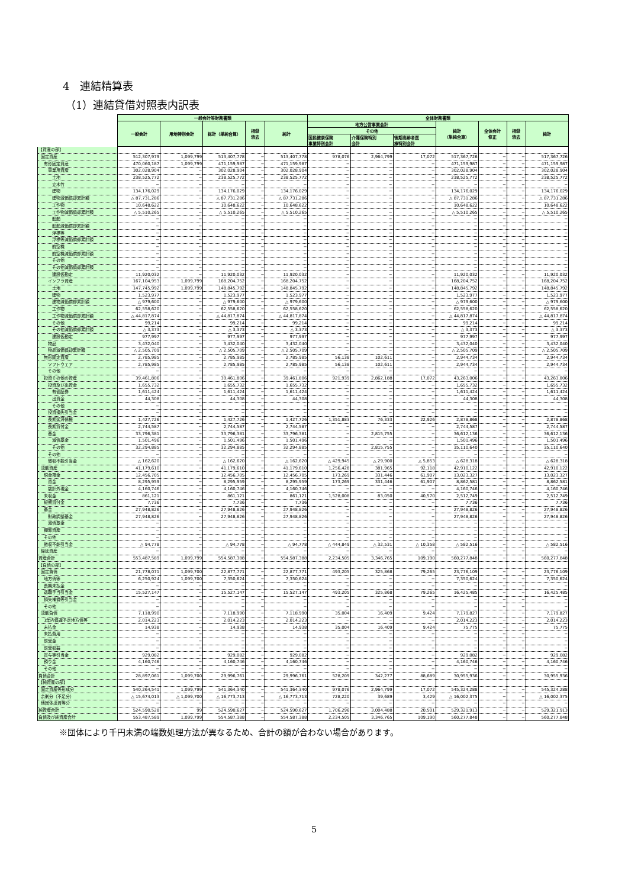4　連結精算表
（1）連結貸借対照表内訳表
| | 一般会計等財務書類 | | | | | 全体財務書類 | | | | | | |
| --- | --- | --- | --- | --- | --- | --- | --- | --- | --- | --- | --- | --- |
| | 一般会計 | 用地特別会計 | 総計（単純合算） | 相殺 消去 | 純計 | 地方公営事業会計 | | | 純計 （単純合算） | 全体会計 修正 | 相殺 消去 | 純計 |
| | | | | | | その他 | | | | | | |
| | | | | | | 国民健康保険 事業特別会計 | 介護保険特別 会計 | 後期高齢者医 療特別会計 | | | | |
| 【資産の部】 | | | | | | | | | | | | |
| 固定資産 | 512,307,979 | 1,099,799 | 513,407,778 | − | 513,407,778 | 978,076 | 2,964,799 | 17,072 | 517,367,726 | − | − | 517,367,726 |
| 有形固定資産 | 470,060,187 | 1,099,799 | 471,159,987 | − | 471,159,987 | − | − | − | 471,159,987 | − | − | 471,159,987 |
| 事業用資産 | 302,028,904 | − | 302,028,904 | − | 302,028,904 | − | − | − | 302,028,904 | − | − | 302,028,904 |
| 土地 | 238,525,772 | − | 238,525,772 | − | 238,525,772 | − | − | − | 238,525,772 | − | − | 238,525,772 |
| 立木竹 | − | − | − | − | − | − | − | − | − | − | − | − |
| 建物 | 134,176,029 | − | 134,176,029 | − | 134,176,029 | − | − | − | 134,176,029 | − | − | 134,176,029 |
| 建物減価償却累計額 | △ 87,731,286 | − | △ 87,731,286 | − | △ 87,731,286 | − | − | − | △ 87,731,286 | − | − | △ 87,731,286 |
| 工作物 | 10,648,622 | − | 10,648,622 | − | 10,648,622 | − | − | − | 10,648,622 | − | − | 10,648,622 |
| 工作物減価償却累計額 | △ 5,510,265 | − | △ 5,510,265 | − | △ 5,510,265 | − | − | − | △ 5,510,265 | − | − | △ 5,510,265 |
| 船舶 | − | − | − | − | − | − | − | − | − | − | − | − |
| 船舶減価償却累計額 | − | − | − | − | − | − | − | − | − | − | − | − |
| 浮標等 | − | − | − | − | − | − | − | − | − | − | − | − |
| 浮標等減価償却累計額 | − | − | − | − | − | − | − | − | − | − | − | − |
| 航空機 | − | − | − | − | − | − | − | − | − | − | − | − |
| 航空機減価償却累計額 | − | − | − | − | − | − | − | − | − | − | − | − |
| その他 | − | − | − | − | − | − | − | − | − | − | − | − |
| その他減価償却累計額 | − | − | − | − | − | − | − | − | − | − | − | − |
| 建設仮勘定 | 11,920,032 | − | 11,920,032 | − | 11,920,032 | − | − | − | 11,920,032 | − | − | 11,920,032 |
| インフラ資産 | 167,104,953 | 1,099,799 | 168,204,752 | − | 168,204,752 | − | − | − | 168,204,752 | − | − | 168,204,752 |
| 土地 | 147,745,992 | 1,099,799 | 148,845,792 | − | 148,845,792 | − | − | − | 148,845,792 | − | − | 148,845,792 |
| 建物 | 1,523,977 | − | 1,523,977 | − | 1,523,977 | − | − | − | 1,523,977 | − | − | 1,523,977 |
| 建物減価償却累計額 | △ 979,600 | − | △ 979,600 | − | △ 979,600 | − | − | − | △ 979,600 | − | − | △ 979,600 |
| 工作物 | 62,558,620 | − | 62,558,620 | − | 62,558,620 | − | − | − | 62,558,620 | − | − | 62,558,620 |
| 工作物減価償却累計額 | △ 44,817,874 | − | △ 44,817,874 | − | △ 44,817,874 | − | − | − | △ 44,817,874 | − | − | △ 44,817,874 |
| その他 | 99,214 | − | 99,214 | − | 99,214 | − | − | − | 99,214 | − | − | 99,214 |
| その他減価償却累計額 | △ 3,373 | − | △ 3,373 | − | △ 3,373 | − | − | − | △ 3,373 | − | − | △ 3,373 |
| 建設仮勘定 | 977,997 | − | 977,997 | − | 977,997 | − | − | − | 977,997 | − | − | 977,997 |
| 物品 | 3,432,040 | − | 3,432,040 | − | 3,432,040 | − | − | − | 3,432,040 | − | − | 3,432,040 |
| 物品減価償却累計額 | △ 2,505,709 | − | △ 2,505,709 | − | △ 2,505,709 | − | − | − | △ 2,505,709 | − | − | △ 2,505,709 |
| 無形固定資産 | 2,785,985 | − | 2,785,985 | − | 2,785,985 | 56,138 | 102,611 | − | 2,944,734 | − | − | 2,944,734 |
| ソフトウェア | 2,785,985 | − | 2,785,985 | − | 2,785,985 | 56,138 | 102,611 | − | 2,944,734 | − | − | 2,944,734 |
| その他 | − | − | − | − | − | − | − | − | − | − | − | − |
| 投資その他の資産 | 39,461,806 | − | 39,461,806 | − | 39,461,806 | 921,939 | 2,862,188 | 17,072 | 43,263,006 | − | − | 43,263,006 |
| 投資及び出資金 | 1,655,732 | − | 1,655,732 | − | 1,655,732 | − | − | − | 1,655,732 | − | − | 1,655,732 |
| 有価証券 | 1,611,424 | − | 1,611,424 | − | 1,611,424 | − | − | − | 1,611,424 | − | − | 1,611,424 |
| 出資金 | 44,308 | − | 44,308 | − | 44,308 | − | − | − | 44,308 | − | − | 44,308 |
| その他 | − | − | − | − | − | − | − | − | − | − | − | − |
| 投資損失引当金 | − | − | − | − | − | − | − | − | − | − | − | − |
| 長期延滞債権 | 1,427,726 | − | 1,427,726 | − | 1,427,726 | 1,351,883 | 76,333 | 22,926 | 2,878,868 | − | − | 2,878,868 |
| 長期貸付金 | 2,744,587 | − | 2,744,587 | − | 2,744,587 | − | − | − | 2,744,587 | − | − | 2,744,587 |
| 基金 | 33,796,381 | − | 33,796,381 | − | 33,796,381 | − | 2,815,755 | − | 36,612,136 | − | − | 36,612,136 |
| 減債基金 | 1,501,496 | − | 1,501,496 | − | 1,501,496 | − | − | − | 1,501,496 | − | − | 1,501,496 |
| その他 | 32,294,885 | − | 32,294,885 | − | 32,294,885 | − | 2,815,755 | − | 35,110,640 | − | − | 35,110,640 |
| その他 | − | − | − | − | − | − | − | − | − | − | − | − |
| 徴収不能引当金 | △ 162,620 | − | △ 162,620 | − | △ 162,620 | △ 429,945 | △ 29,900 | △ 5,853 | △ 628,318 | − | − | △ 628,318 |
| 流動資産 | 41,179,610 | − | 41,179,610 | − | 41,179,610 | 1,256,428 | 381,965 | 92,118 | 42,910,122 | − | − | 42,910,122 |
| 現金預金 | 12,456,705 | − | 12,456,705 | − | 12,456,705 | 173,269 | 331,446 | 61,907 | 13,023,327 | − | − | 13,023,327 |
| 資金 | 8,295,959 | − | 8,295,959 | − | 8,295,959 | 173,269 | 331,446 | 61,907 | 8,862,581 | − | − | 8,862,581 |
| 歳計外現金 | 4,160,746 | − | 4,160,746 | − | 4,160,746 | − | − | − | 4,160,746 | − | − | 4,160,746 |
| 未収金 | 861,121 | − | 861,121 | − | 861,121 | 1,528,008 | 83,050 | 40,570 | 2,512,749 | − | − | 2,512,749 |
| 短期貸付金 | 7,736 | − | 7,736 | − | 7,736 | − | − | − | 7,736 | − | − | 7,736 |
| 基金 | 27,948,826 | − | 27,948,826 | − | 27,948,826 | − | − | − | 27,948,826 | − | − | 27,948,826 |
| 財政調整基金 | 27,948,826 | − | 27,948,826 | − | 27,948,826 | − | − | − | 27,948,826 | − | − | 27,948,826 |
| 減債基金 | − | − | − | − | − | − | − | − | − | − | − | − |
| 棚卸資産 | − | − | − | − | − | − | − | − | − | − | − | − |
| その他 | − | − | − | − | − | − | − | − | − | − | − | − |
| 徴収不能引当金 | △ 94,778 | − | △ 94,778 | − | △ 94,778 | △ 444,849 | △ 32,531 | △ 10,358 | △ 582,516 | − | − | △ 582,516 |
| 繰延資産 | − | − | − | − | − | − | − | − | − | − | − | − |
| 資産合計 | 553,487,589 | 1,099,799 | 554,587,388 | − | 554,587,388 | 2,234,505 | 3,346,765 | 109,190 | 560,277,848 | − | − | 560,277,848 |
| 【負債の部】 | | | | | | | | | | | | |
| 固定負債 | 21,778,071 | 1,099,700 | 22,877,771 | − | 22,877,771 | 493,205 | 325,868 | 79,265 | 23,776,109 | − | − | 23,776,109 |
| 地方債等 | 6,250,924 | 1,099,700 | 7,350,624 | − | 7,350,624 | − | − | − | 7,350,624 | − | − | 7,350,624 |
| 長期未払金 | − | − | − | − | − | − | − | − | − | − | − | − |
| 退職手当引当金 | 15,527,147 | − | 15,527,147 | − | 15,527,147 | 493,205 | 325,868 | 79,265 | 16,425,485 | − | − | 16,425,485 |
| 損失補償等引当金 | − | − | − | − | − | − | − | − | − | − | − | − |
| その他 | − | − | − | − | − | − | − | − | − | − | − | − |
| 流動負債 | 7,118,990 | − | 7,118,990 | − | 7,118,990 | 35,004 | 16,409 | 9,424 | 7,179,827 | − | − | 7,179,827 |
| 1年内償還予定地方債等 | 2,014,223 | − | 2,014,223 | − | 2,014,223 | − | − | − | 2,014,223 | − | − | 2,014,223 |
| 未払金 | 14,938 | − | 14,938 | − | 14,938 | 35,004 | 16,409 | 9,424 | 75,775 | − | − | 75,775 |
| 未払費用 | − | − | − | − | − | − | − | − | − | − | − | − |
| 前受金 | − | − | − | − | − | − | − | − | − | − | − | − |
| 前受収益 | − | − | − | − | − | − | − | − | − | − | − | − |
| 賞与等引当金 | 929,082 | − | 929,082 | − | 929,082 | − | − | − | 929,082 | − | − | 929,082 |
| 預り金 | 4,160,746 | − | 4,160,746 | − | 4,160,746 | − | − | − | 4,160,746 | − | − | 4,160,746 |
| その他 | − | − | − | − | − | − | − | − | − | − | − | − |
| 負債合計 | 28,897,061 | 1,099,700 | 29,996,761 | − | 29,996,761 | 528,209 | 342,277 | 88,689 | 30,955,936 | − | − | 30,955,936 |
| 【純資産の部】 | | | | | | | | | | | | |
| 固定資産等形成分 | 540,264,541 | 1,099,799 | 541,364,340 | − | 541,364,340 | 978,076 | 2,964,799 | 17,072 | 545,324,288 | − | − | 545,324,288 |
| 余剰分（不足分） | △ 15,674,013 | △ 1,099,700 | △ 16,773,713 | − | △ 16,773,713 | 728,220 | 39,689 | 3,429 | △ 16,002,375 | − | − | △ 16,002,375 |
| 他団体出資等分 | − | − | − | − | − | − | − | − | − | − | − | − |
| 純資産合計 | 524,590,528 | 99 | 524,590,627 | − | 524,590,627 | 1,706,296 | 3,004,488 | 20,501 | 529,321,913 | − | − | 529,321,913 |
| 負債及び純資産合計 | 553,487,589 | 1,099,799 | 554,587,388 | − | 554,587,388 | 2,234,505 | 3,346,765 | 109,190 | 560,277,848 | − | − | 560,277,848 |
※団体により千円未満の端数処理方法が異なるため、合計の額が合わない場合があります。
5